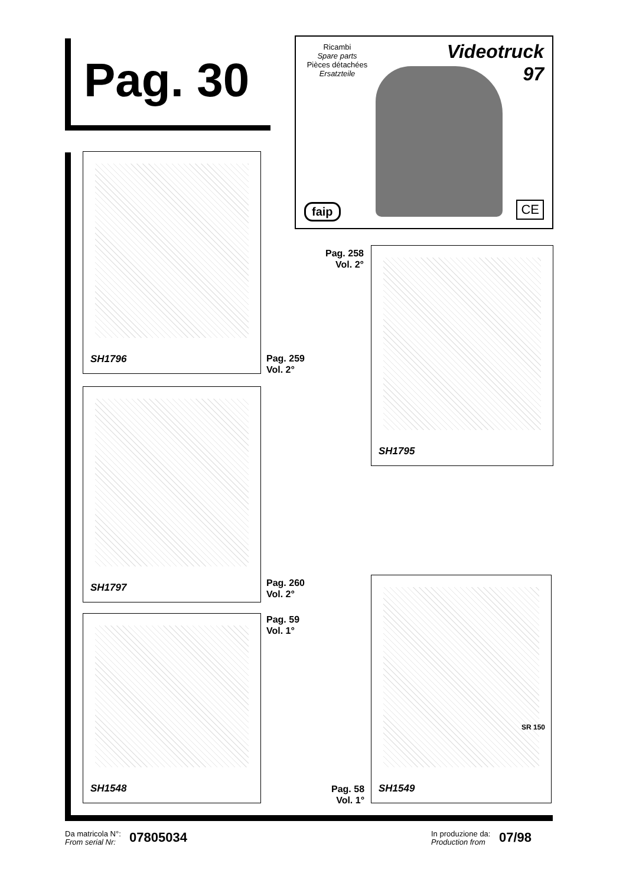Pag. 30
Ricambi
Spare parts
Pièces détachées
Ersatzteile
Videotruck
97
faip CE
SH1796
SH1797
SH1548
SH1795
SH1549
SR 150
Pag. 258
Vol. 2°
Pag. 259
Vol. 2°
Pag. 260
Vol. 2°
Pag. 59
Vol. 1°
Pag. 58
Vol. 1°
Da matricola N°:
From serial Nr:
07805034
In produzione da:
Production from
07/98